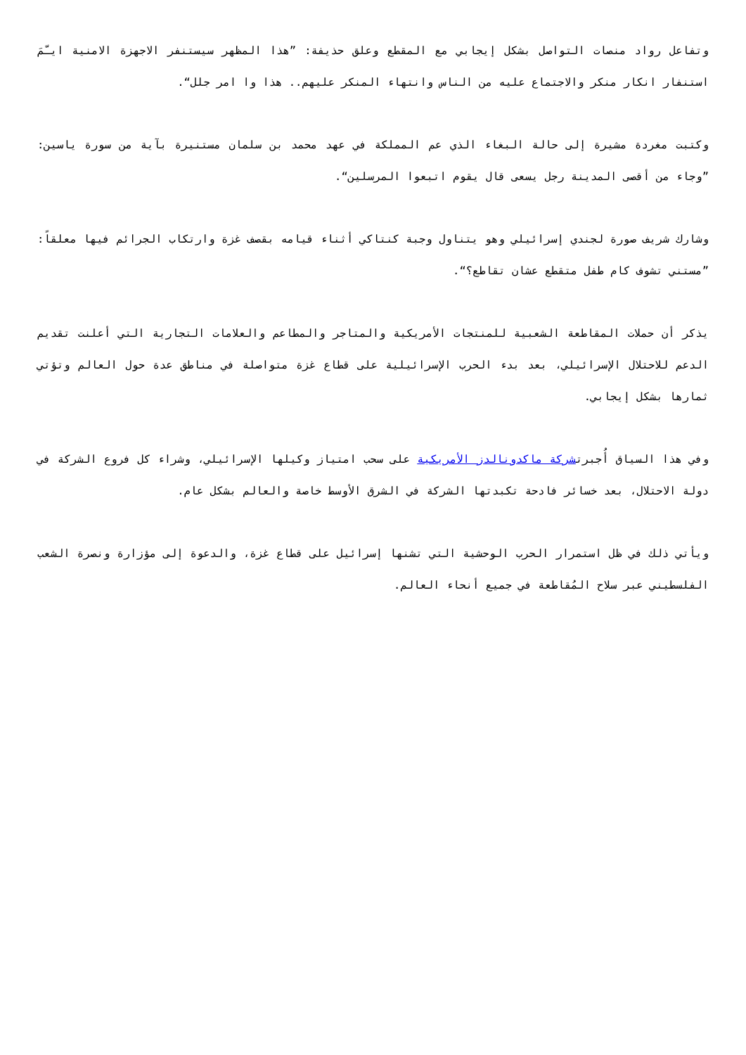وتفاعل رواد منصات التواصل بشكل إيجابي مع المقطع وعلق حذيفة: ”هذا المظهر سيستنفر الاجهزة الامنية ايـّمَ استنفار انكار منكر والاجتماع عليه من الناس وانتهاء المنكر عليهم.. هذا وا امر جلل“.
وكتبت مغردة مشيرة إلى حالة البغاء الذي عم المملكة في عهد محمد بن سلمان مستنيرة بآية من سورة ياسين: ”وجاء من أقصى المدينة رجل يسعى قال يقوم اتبعوا المرسلين“.
وشارك شريف صورة لجندي إسرائيلي وهو يتناول وجبة كنتاكي أثناء قيامه بقصف غزة وارتكاب الجرائم فيها معلقاً: ”مستني تشوف كام طفل متقطع عشان تقاطع؟“.
يذكر أن حملات المقاطعة الشعبية للمنتجات الأمريكية والمتاجر والمطاعم والعلامات التجارية التي أعلنت تقديم الدعم للاحتلال الإسرائيلي، بعد بدء الحرب الإسرائيلية على قطاع غزة متواصلة في مناطق عدة حول العالم وتؤتي ثمارها بشكل إيجابي.
وفي هذا السياق أُجبرتشركة ماكدونالدز الأمريكية على سحب امتياز وكيلها الإسرائيلي، وشراء كل فروع الشركة في دولة الاحتلال، بعد خسائر فادحة تكبدتها الشركة في الشرق الأوسط خاصة والعالم بشكل عام.
ويأتي ذلك في ظل استمرار الحرب الوحشية التي تشنها إسرائيل على قطاع غزة، والدعوة إلى مؤزارة ونصرة الشعب الفلسطيني عبر سلاح المُقاطعة في جميع أنحاء العالم.